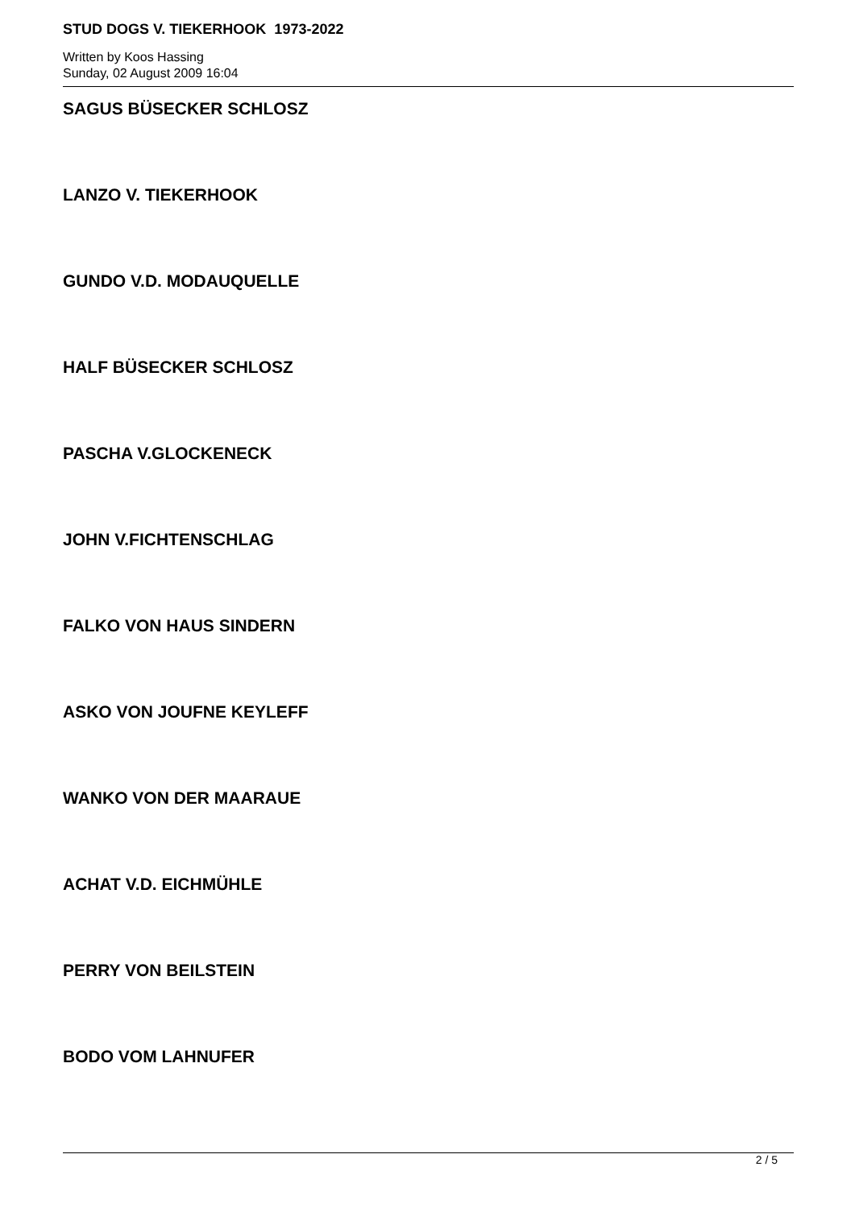STUD DOGS V. TIEKERHOOK 1973-2022
Written by Koos Hassing
Sunday, 02 August 2009 16:04
SAGUS BÜSECKER SCHLOSZ
LANZO V. TIEKERHOOK
GUNDO V.D. MODAUQUELLE
HALF BÜSECKER SCHLOSZ
PASCHA V.GLOCKENECK
JOHN V.FICHTENSCHLAG
FALKO VON HAUS SINDERN
ASKO VON JOUFNE KEYLEFF
WANKO VON DER MAARAUE
ACHAT V.D. EICHMÜHLE
PERRY VON BEILSTEIN
BODO VOM LAHNUFER
2 / 5